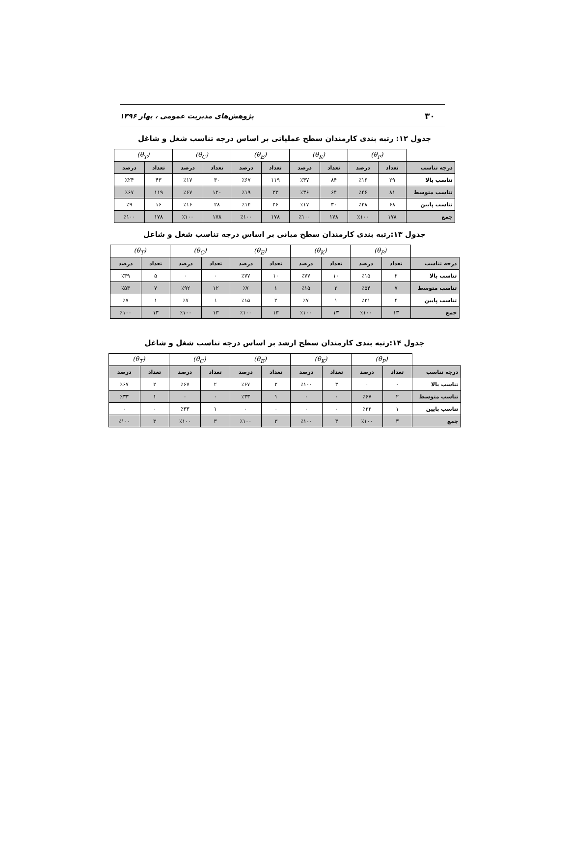۳۰ پژوهش‌های مدیریت عمومی ، بهار ۱۳۹۶
جدول ۱۲: رتبه بندی کارمندان سطح عملیاتی بر اساس درجه تناسب شغل و شاغل
| | (θ<sub>P</sub>) | | (θ<sub>K</sub>) | | (θ<sub>E</sub>) | | (θ<sub>C</sub>) | | (θ<sub>T</sub>) | |
| --- | --- | --- | --- | --- | --- | --- | --- | --- | --- | --- |
| درجه تناسب | تعداد | درصد | تعداد | درصد | تعداد | درصد | تعداد | درصد | تعداد | درصد |
| تناسب بالا | ۲۹ | ٪۱۶ | ۸۴ | ٪۴۷ | ۱۱۹ | ٪۶۷ | ۳۰ | ٪۱۷ | ۴۳ | ٪۲۴ |
| تناسب متوسط | ۸۱ | ٪۴۶ | ۶۴ | ٪۳۶ | ۳۳ | ٪۱۹ | ۱۲۰ | ٪۶۷ | ۱۱۹ | ٪۶۷ |
| تناسب پایین | ۶۸ | ٪۳۸ | ۳۰ | ٪۱۷ | ۲۶ | ٪۱۴ | ۲۸ | ٪۱۶ | ۱۶ | ٪۹ |
| جمع | ۱۷۸ | ٪۱۰۰ | ۱۷۸ | ٪۱۰۰ | ۱۷۸ | ٪۱۰۰ | ۱۷۸ | ٪۱۰۰ | ۱۷۸ | ٪۱۰۰ |
جدول ۱۳:رتبه بندی کارمندان سطح میانی بر اساس درجه تناسب شغل و شاغل
| | (θ<sub>P</sub>) | | (θ<sub>K</sub>) | | (θ<sub>E</sub>) | | (θ<sub>C</sub>) | | (θ<sub>T</sub>) | |
| --- | --- | --- | --- | --- | --- | --- | --- | --- | --- | --- |
| درجه تناسب | تعداد | درصد | تعداد | درصد | تعداد | درصد | تعداد | درصد | تعداد | درصد |
| تناسب بالا | ۲ | ٪۱۵ | ۱۰ | ٪۷۷ | ۱۰ | ٪۷۷ | ۰ | ۰ | ۵ | ٪۳۹ |
| تناسب متوسط | ۷ | ٪۵۴ | ۲ | ٪۱۵ | ۱ | ٪۷ | ۱۲ | ٪۹۲ | ۷ | ٪۵۴ |
| تناسب پایین | ۴ | ٪۳۱ | ۱ | ٪۷ | ۲ | ٪۱۵ | ۱ | ٪۷ | ۱ | ٪۷ |
| جمع | ۱۳ | ٪۱۰۰ | ۱۳ | ٪۱۰۰ | ۱۳ | ٪۱۰۰ | ۱۳ | ٪۱۰۰ | ۱۳ | ٪۱۰۰ |
جدول ۱۴:رتبه بندی کارمندان سطح ارشد بر اساس درجه تناسب شغل و شاغل
| | (θ<sub>P</sub>) | | (θ<sub>K</sub>) | | (θ<sub>E</sub>) | | (θ<sub>C</sub>) | | (θ<sub>T</sub>) | |
| --- | --- | --- | --- | --- | --- | --- | --- | --- | --- | --- |
| درجه تناسب | تعداد | درصد | تعداد | درصد | تعداد | درصد | تعداد | درصد | تعداد | درصد |
| تناسب بالا | ۰ | ۰ | ۳ | ٪۱۰۰ | ۲ | ٪۶۷ | ۲ | ٪۶۷ | ۲ | ٪۶۷ |
| تناسب متوسط | ۲ | ٪۶۷ | ۰ | ۰ | ۱ | ٪۳۳ | ۰ | ۰ | ۱ | ٪۳۳ |
| تناسب پایین | ۱ | ٪۳۳ | ۰ | ۰ | ۰ | ۰ | ۱ | ٪۳۳ | ۰ | ۰ |
| جمع | ۳ | ٪۱۰۰ | ۳ | ٪۱۰۰ | ۳ | ٪۱۰۰ | ۳ | ٪۱۰۰ | ۳ | ٪۱۰۰ |